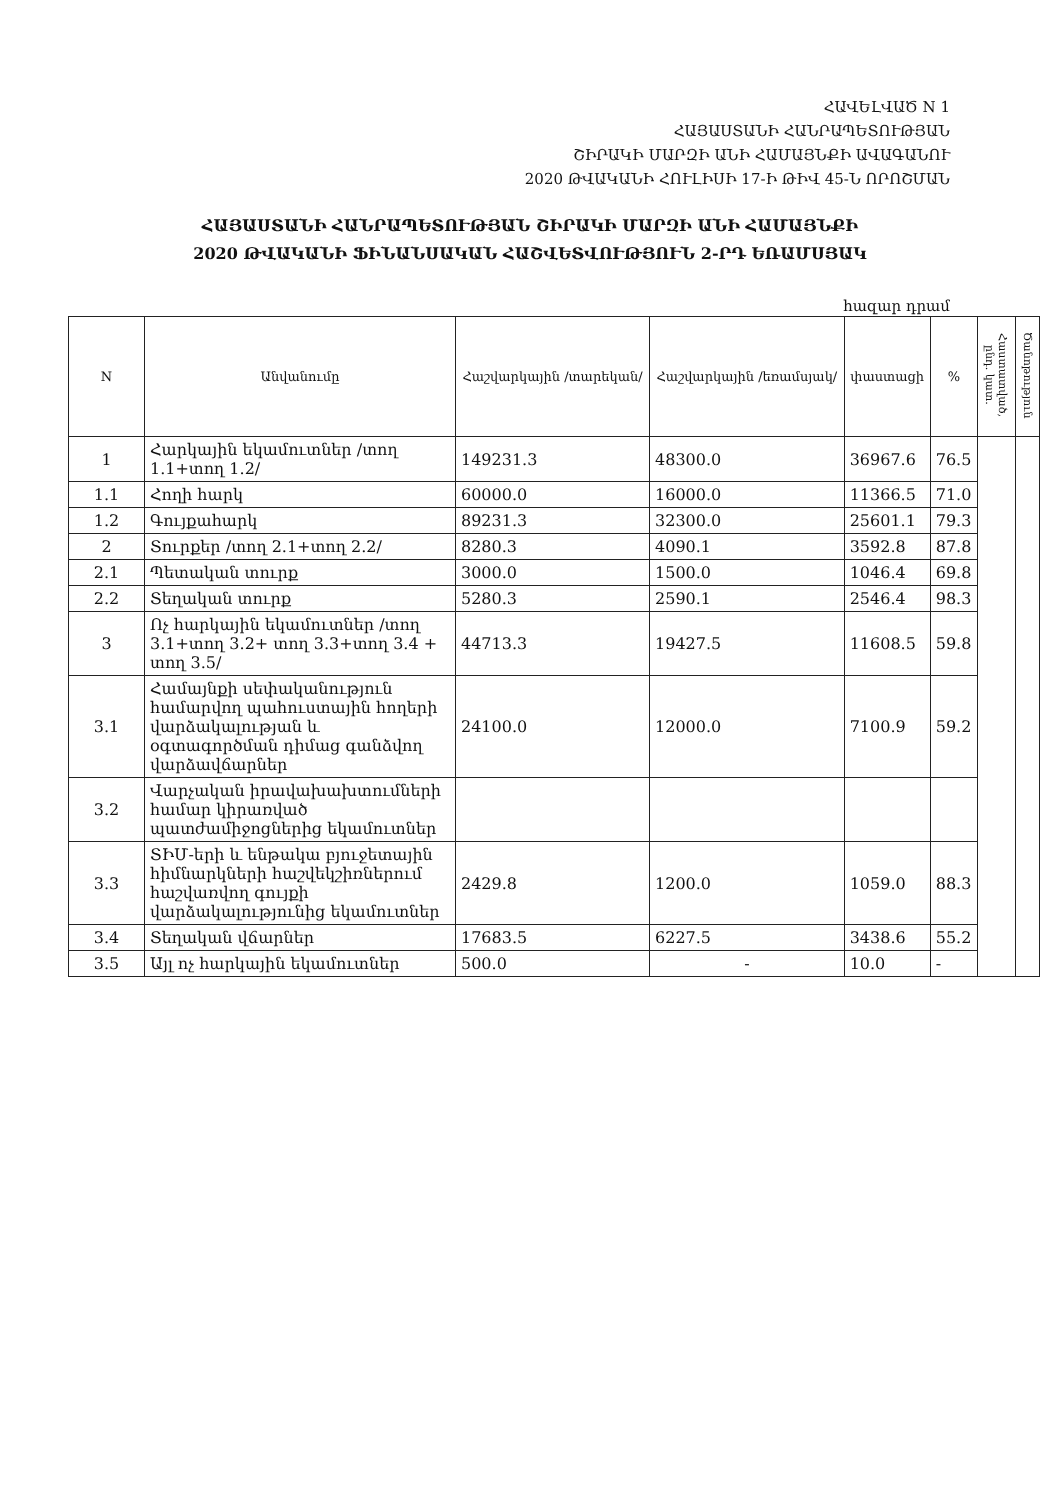ՀԱՎԵԼՎԱԾ N 1
ՀԱՅԱՍՏԱՆԻ ՀԱՆՐԱՊԵՏՈՒԹՅԱՆ
ՇԻՐԱԿԻ ՄԱՐԶԻ ԱՆԻ ՀԱՄԱՅՆՔԻ ԱՎԱԳԱՆՈՒ
2020 ԹՎԱԿԱՆԻ ՀՈՒԼԻՍԻ 17-Ի ԹԻՎ 45-Ն ՈՐՈՇՄԱՆ
ՀԱՅԱՍՏԱՆԻ ՀԱՆՐԱՊԵՏՈՒԹՅԱՆ ՇԻՐԱԿԻ ՄԱՐԶԻ ԱՆԻ ՀԱՄԱՅՆՔԻ
2020 ԹՎԱԿԱՆԻ ՖԻՆԱՆՍԱԿԱՆ ՀԱՇՎԵՏՎՈՒԹՅՈՒՆ 2-ՐԴ ԵՌԱՄՍՅԱԿ
հազար դրամ
| N | Անվանումը | Հաշվարկային /տարեկան/ | Հաշվարկային /եռամսյակ/ | փաստացի | % | Հաստատված, ընդ. կատ. | Ծանոթություն |
| --- | --- | --- | --- | --- | --- | --- | --- |
| 1 | Հարկային եկամուտներ /տող 1.1+տող 1.2/ | 149231.3 | 48300.0 | 36967.6 | 76.5 | | |
| 1.1 | Հողի հարկ | 60000.0 | 16000.0 | 11366.5 | 71.0 | | |
| 1.2 | Գույքահարկ | 89231.3 | 32300.0 | 25601.1 | 79.3 | | |
| 2 | Տուրքեր /տող 2.1+տող 2.2/ | 8280.3 | 4090.1 | 3592.8 | 87.8 | | |
| 2.1 | Պետական տուրք | 3000.0 | 1500.0 | 1046.4 | 69.8 | | |
| 2.2 | Տեղական տուրք | 5280.3 | 2590.1 | 2546.4 | 98.3 | | |
| 3 | Ոչ հարկային եկամուտներ /տող 3.1+տող 3.2+ տող 3.3+տող 3.4 + տող 3.5/ | 44713.3 | 19427.5 | 11608.5 | 59.8 | | |
| 3.1 | Համայնքի սեփականություն համարվող պահուստային հողերի վարձակալության և օգտագործման դիմաց գանձվող վարձավճարներ | 24100.0 | 12000.0 | 7100.9 | 59.2 | | |
| 3.2 | Վարչական իրավախախտումների համար կիրառված պատժամիջոցներից եկամուտներ | | | | | | |
| 3.3 | ՏԻՄ-երի և ենթակա բյուջետային հիմնարկների հաշվեկշիռներում հաշվառվող գույքի վարձակալությունից եկամուտներ | 2429.8 | 1200.0 | 1059.0 | 88.3 | | |
| 3.4 | Տեղական վճարներ | 17683.5 | 6227.5 | 3438.6 | 55.2 | | |
| 3.5 | Այլ ոչ հարկային եկամուտներ | 500.0 | - | 10.0 | - | | |